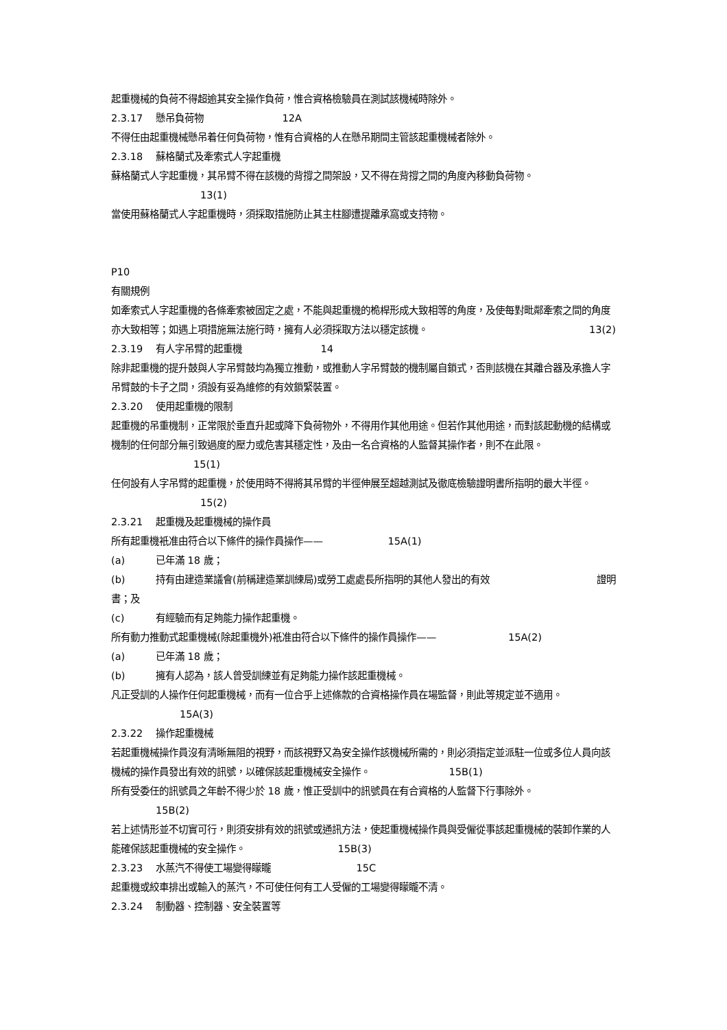起重機械的負荷不得超逾其安全操作負荷，惟合資格檢驗員在測試該機械時除外。
2.3.17 懸吊負荷物 12A
不得任由起重機械懸吊着任何負荷物，惟有合資格的人在懸吊期間主管該起重機械者除外。
2.3.18 蘇格蘭式及牽索式人字起重機
蘇格蘭式人字起重機，其吊臂不得在該機的背撐之間架設，又不得在背撐之間的角度內移動負荷物。
13(1)
當使用蘇格蘭式人字起重機時，須採取措施防止其主柱腳遭提離承窩或支持物。
P10
有關規例
如牽索式人字起重機的各條牽索被固定之處，不能與起重機的桅桿形成大致相等的角度，及使每對毗鄰牽索之間的角度亦大致相等；如遇上項措施無法施行時，擁有人必須採取方法以穩定該機。 13(2)
2.3.19 有人字吊臂的起重機 14
除非起重機的提升鼓與人字吊臂鼓均為獨立推動，或推動人字吊臂鼓的機制屬自鎖式，否則該機在其離合器及承擔人字吊臂鼓的卡子之間，須設有妥為維修的有效鎖緊裝置。
2.3.20 使用起重機的限制
起重機的吊重機制，正常限於垂直升起或降下負荷物外，不得用作其他用途。但若作其他用途，而對該起動機的結構或機制的任何部分無引致過度的壓力或危害其穩定性，及由一名合資格的人監督其操作者，則不在此限。 15(1)
任何設有人字吊臂的起重機，於使用時不得將其吊臂的半徑伸展至超越測試及徹底檢驗證明書所指明的最大半徑。 15(2)
2.3.21 起重機及起重機械的操作員
所有起重機衹准由符合以下條件的操作員操作—— 15A(1)
(a) 已年滿 18 歲；
(b) 持有由建造業議會(前稱建造業訓練局)或勞工處處長所指明的其他人發出的有效 證明
書；及
(c) 有經驗而有足夠能力操作起重機。
所有動力推動式起重機械(除起重機外)衹准由符合以下條件的操作員操作—— 15A(2)
(a) 已年滿 18 歲；
(b) 擁有人認為，該人曾受訓練並有足夠能力操作該起重機械。
凡正受訓的人操作任何起重機械，而有一位合乎上述條款的合資格操作員在場監督，則此等規定並不適用。 15A(3)
2.3.22 操作起重機械
若起重機械操作員沒有清晰無阻的視野，而該視野又為安全操作該機械所需的，則必須指定並派駐一位或多位人員向該機械的操作員發出有效的訊號，以確保該起重機械安全操作。 15B(1)
所有受委任的訊號員之年齡不得少於 18 歲，惟正受訓中的訊號員在有合資格的人監督下行事除外。
15B(2)
若上述情形並不切實可行，則須安排有效的訊號或通訊方法，使起重機械操作員與受僱從事該起重機械的裝卸作業的人能確保該起重機械的安全操作。 15B(3)
2.3.23 水蒸汽不得使工場變得矇矓 15C
起重機或絞車排出或輸入的蒸汽，不可使任何有工人受僱的工場變得矇矓不清。
2.3.24 制動器、控制器、安全裝置等